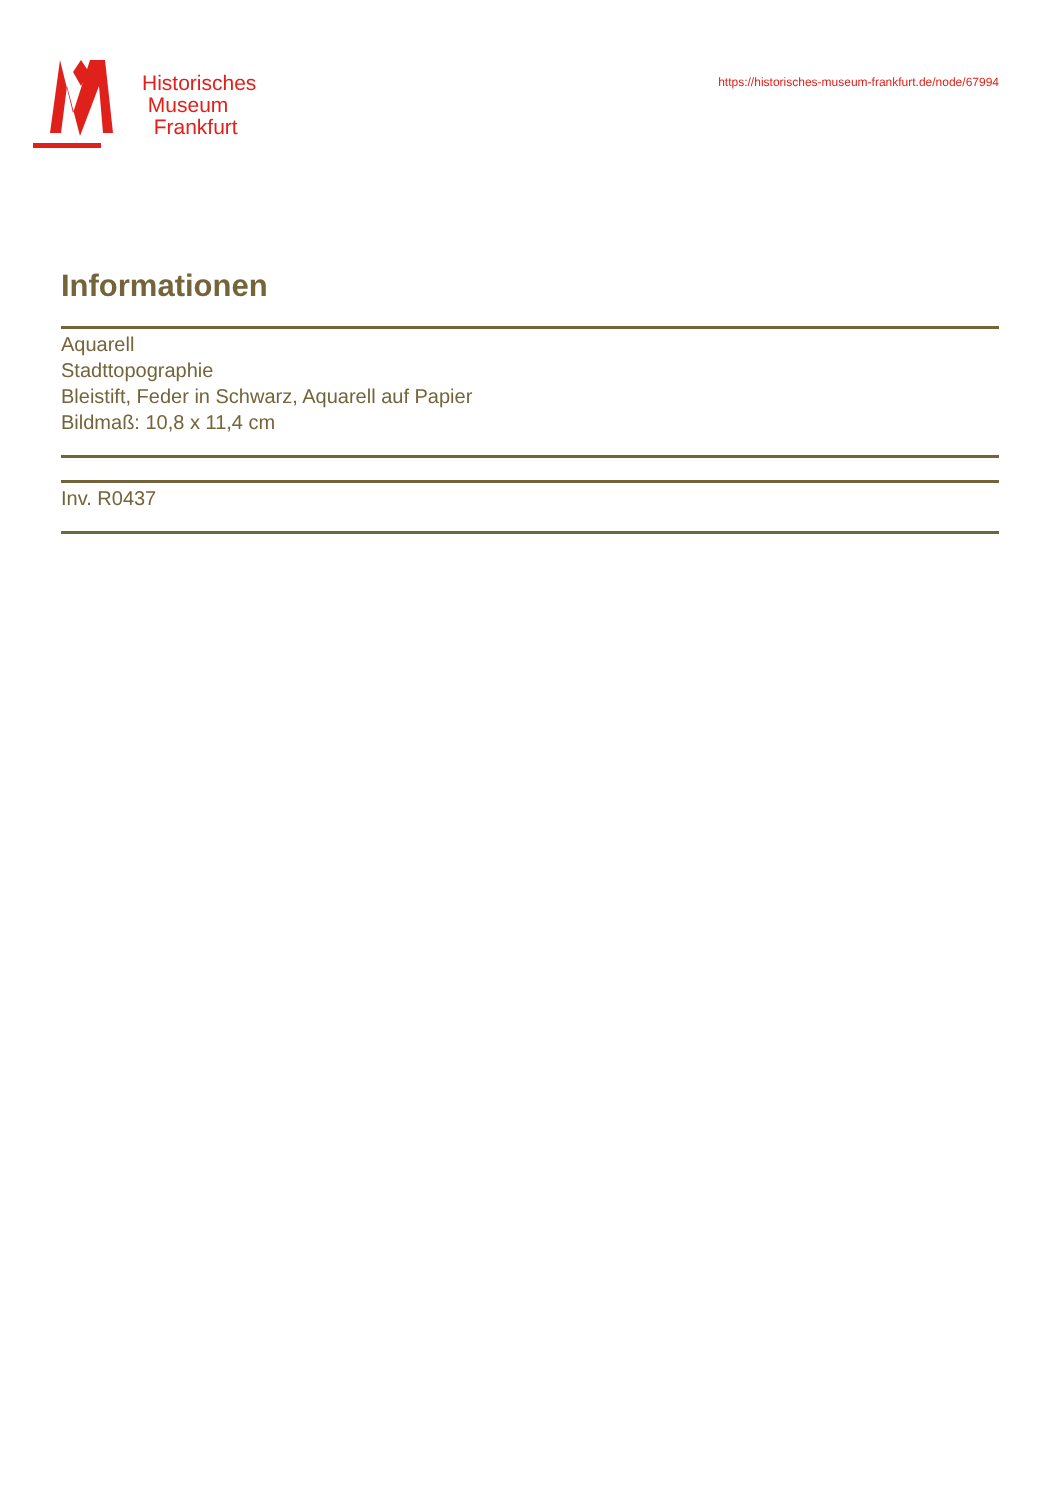Historisches
Museum
Frankfurt
https://historisches-museum-frankfurt.de/node/67994
Informationen
Aquarell
Stadttopographie
Bleistift, Feder in Schwarz, Aquarell auf Papier
Bildmaß: 10,8 x 11,4 cm
Inv. R0437